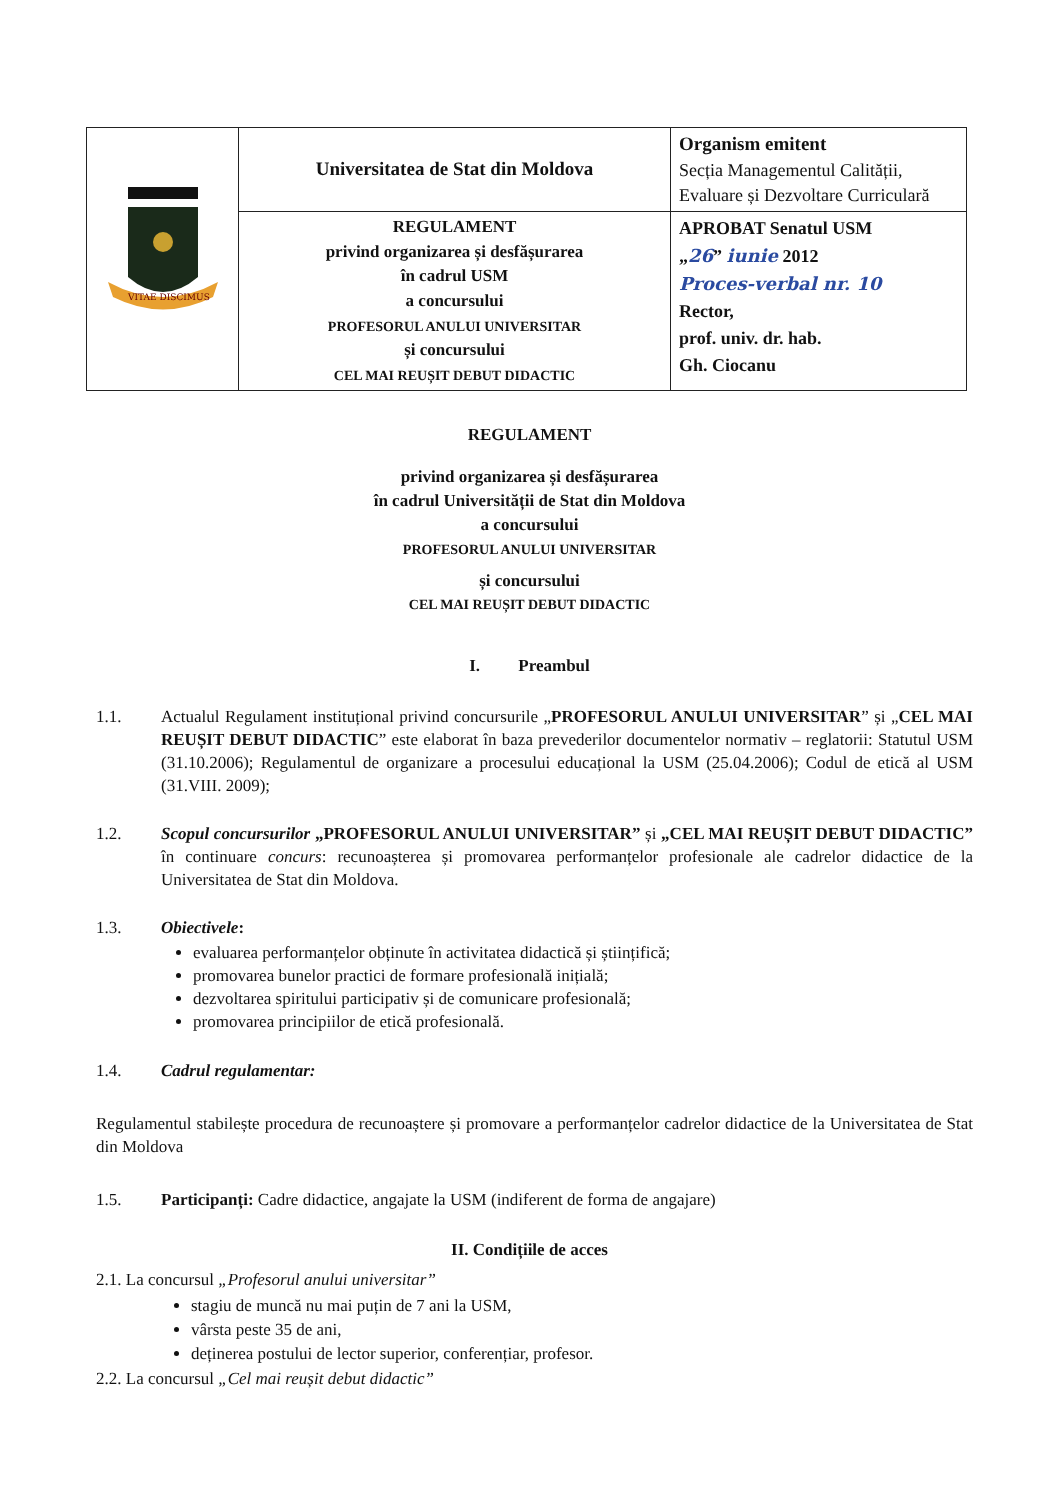| VITAE DISCIMUS | Universitatea de Stat din Moldova | Organism emitent Secția Managementul Calității, Evaluare și Dezvoltare Curriculară |
| | REGULAMENT privind organizarea și desfășurarea în cadrul USM a concursului PROFESORUL ANULUI UNIVERSITAR și concursului CEL MAI REUȘIT DEBUT DIDACTIC | APROBAT Senatul USM „ 26 ” iunie 2012 Proces-verbal nr. 10 Rector, prof. univ. dr. hab. Gh. Ciocanu |
REGULAMENT
privind organizarea și desfășurarea
în cadrul Universității de Stat din Moldova
a concursului
PROFESORUL ANULUI UNIVERSITAR
și concursului
CEL MAI REUȘIT DEBUT DIDACTIC
I. Preambul
1.1. Actualul Regulament instituțional privind concursurile „PROFESORUL ANULUI UNIVERSITAR” și „CEL MAI REUȘIT DEBUT DIDACTIC” este elaborat în baza prevederilor documentelor normativ – reglatorii: Statutul USM (31.10.2006); Regulamentul de organizare a procesului educațional la USM (25.04.2006); Codul de etică al USM (31.VIII. 2009);
1.2. Scopul concursurilor „PROFESORUL ANULUI UNIVERSITAR” și „CEL MAI REUȘIT DEBUT DIDACTIC” în continuare concurs: recunoașterea și promovarea performanțelor profesionale ale cadrelor didactice de la Universitatea de Stat din Moldova.
1.3. Obiectivele:
evaluarea performanțelor obținute în activitatea didactică și științifică;
promovarea bunelor practici de formare profesională inițială;
dezvoltarea spiritului participativ și de comunicare profesională;
promovarea principiilor de etică profesională.
1.4. Cadrul regulamentar:
Regulamentul stabilește procedura de recunoaștere și promovare a performanțelor cadrelor didactice de la Universitatea de Stat din Moldova
1.5. Participanți: Cadre didactice, angajate la USM (indiferent de forma de angajare)
II. Condițiile de acces
2.1. La concursul „Profesorul anului universitar”
stagiu de muncă nu mai puțin de 7 ani la USM,
vârsta peste 35 de ani,
deținerea postului de lector superior, conferențiar, profesor.
2.2. La concursul „Cel mai reușit debut didactic”